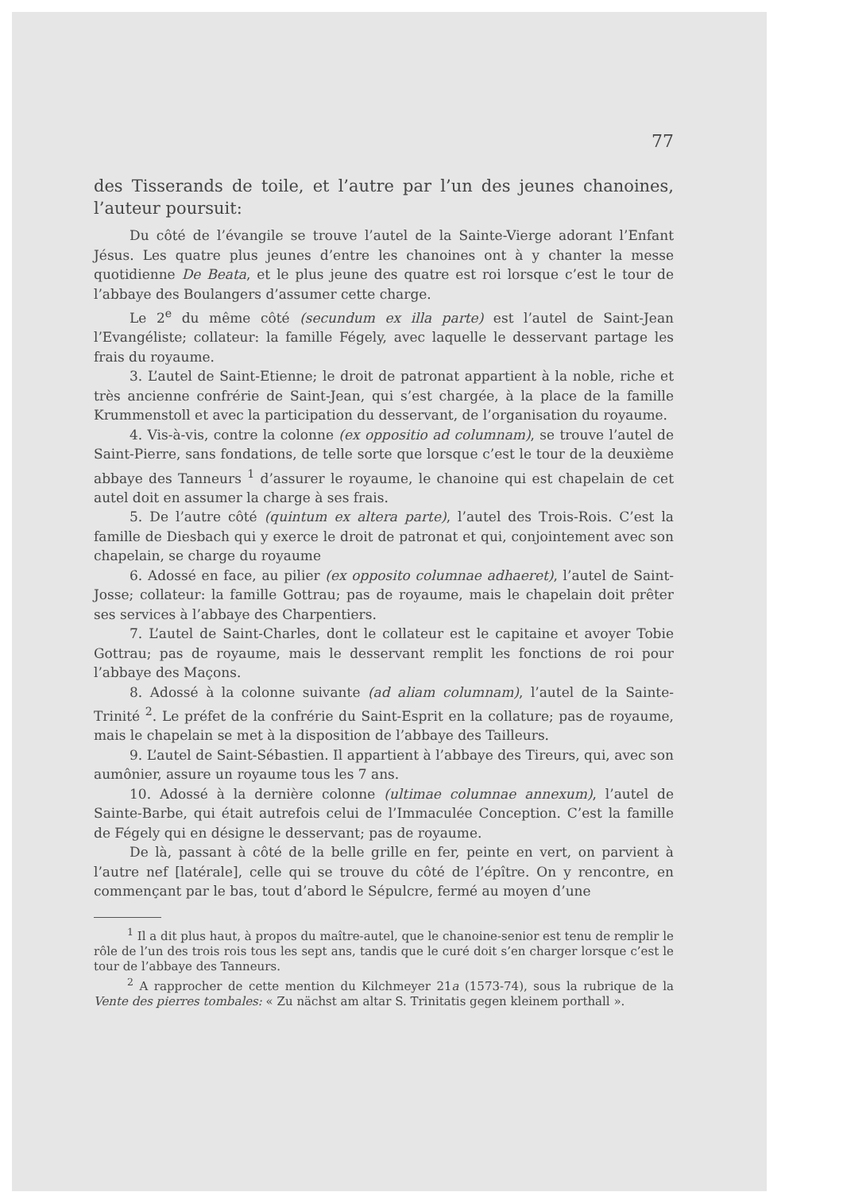77
des Tisserands de toile, et l’autre par l’un des jeunes chanoines, l’auteur poursuit:
Du côté de l’évangile se trouve l’autel de la Sainte-Vierge adorant l’Enfant Jésus. Les quatre plus jeunes d’entre les chanoines ont à y chanter la messe quotidienne De Beata, et le plus jeune des quatre est roi lorsque c’est le tour de l’abbaye des Boulangers d’assumer cette charge.
Le 2<sup>e</sup> du même côté (secundum ex illa parte) est l’autel de Saint-Jean l’Evangéliste; collateur: la famille Fégely, avec laquelle le desservant partage les frais du royaume.
3. L’autel de Saint-Etienne; le droit de patronat appartient à la noble, riche et très ancienne confrérie de Saint-Jean, qui s’est chargée, à la place de la famille Krummenstoll et avec la participation du desservant, de l’organisation du royaume.
4. Vis-à-vis, contre la colonne (ex oppositio ad columnam), se trouve l’autel de Saint-Pierre, sans fondations, de telle sorte que lorsque c’est le tour de la deuxième abbaye des Tanneurs <sup>1</sup> d’assurer le royaume, le chanoine qui est chapelain de cet autel doit en assumer la charge à ses frais.
5. De l’autre côté (quintum ex altera parte), l’autel des Trois-Rois. C’est la famille de Diesbach qui y exerce le droit de patronat et qui, conjointement avec son chapelain, se charge du royaume
6. Adossé en face, au pilier (ex opposito columnae adhaeret), l’autel de Saint-Josse; collateur: la famille Gottrau; pas de royaume, mais le chapelain doit prêter ses services à l’abbaye des Charpentiers.
7. L’autel de Saint-Charles, dont le collateur est le capitaine et avoyer Tobie Gottrau; pas de royaume, mais le desservant remplit les fonctions de roi pour l’abbaye des Maçons.
8. Adossé à la colonne suivante (ad aliam columnam), l’autel de la Sainte-Trinité <sup>2</sup>. Le préfet de la confrérie du Saint-Esprit en la collature; pas de royaume, mais le chapelain se met à la disposition de l’abbaye des Tailleurs.
9. L’autel de Saint-Sébastien. Il appartient à l’abbaye des Tireurs, qui, avec son aumônier, assure un royaume tous les 7 ans.
10. Adossé à la dernière colonne (ultimae columnae annexum), l’autel de Sainte-Barbe, qui était autrefois celui de l’Immaculée Conception. C’est la famille de Fégely qui en désigne le desservant; pas de royaume.
De là, passant à côté de la belle grille en fer, peinte en vert, on parvient à l’autre nef [latérale], celle qui se trouve du côté de l’épître. On y rencontre, en commençant par le bas, tout d’abord le Sépulcre, fermé au moyen d’une
<sup>1</sup> Il a dit plus haut, à propos du maître-autel, que le chanoine-senior est tenu de remplir le rôle de l’un des trois rois tous les sept ans, tandis que le curé doit s’en charger lorsque c’est le tour de l’abbaye des Tanneurs.
<sup>2</sup> A rapprocher de cette mention du Kilchmeyer 21a (1573-74), sous la rubrique de la Vente des pierres tombales: « Zu nächst am altar S. Trinitatis gegen kleinem porthall ».